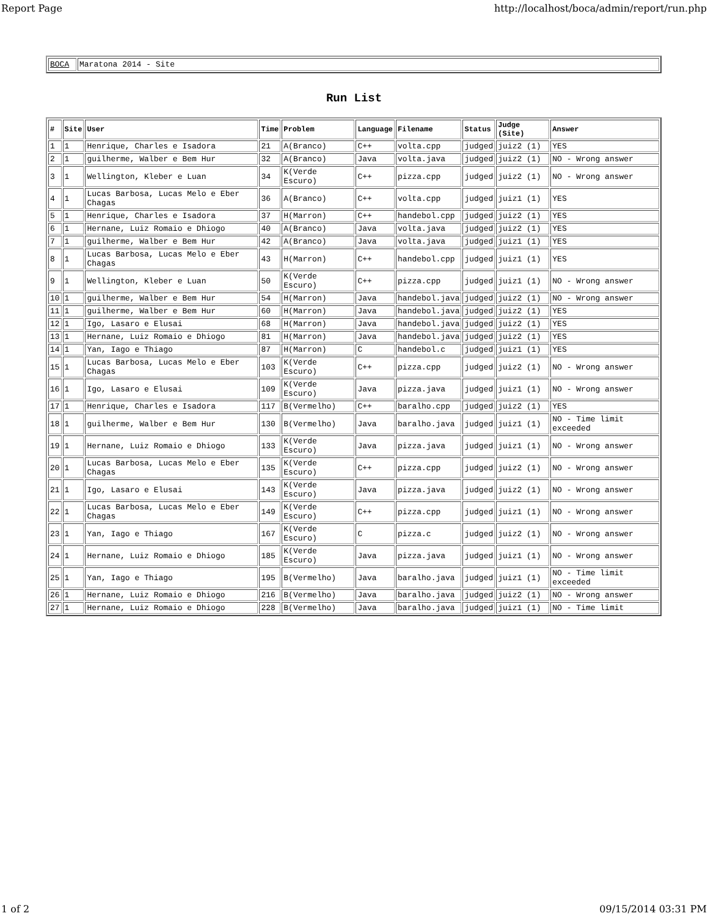Report Page http://localhost/boca/admin/report/run.php
| BOCA | Maratona 2014 - Site |
Run List
| # | Site | User | Time | Problem | Language | Filename | Status | Judge (Site) | Answer |
| --- | --- | --- | --- | --- | --- | --- | --- | --- | --- |
| 1 | 1 | Henrique, Charles e Isadora | 21 | A(Branco) | C++ | volta.cpp | judged | juiz2 (1) | YES |
| 2 | 1 | guilherme, Walber e Bem Hur | 32 | A(Branco) | Java | volta.java | judged | juiz2 (1) | NO - Wrong answer |
| 3 | 1 | Wellington, Kleber e Luan | 34 | K(Verde Escuro) | C++ | pizza.cpp | judged | juiz2 (1) | NO - Wrong answer |
| 4 | 1 | Lucas Barbosa, Lucas Melo e Eber Chagas | 36 | A(Branco) | C++ | volta.cpp | judged | juiz1 (1) | YES |
| 5 | 1 | Henrique, Charles e Isadora | 37 | H(Marron) | C++ | handebol.cpp | judged | juiz2 (1) | YES |
| 6 | 1 | Hernane, Luiz Romaio e Dhiogo | 40 | A(Branco) | Java | volta.java | judged | juiz2 (1) | YES |
| 7 | 1 | guilherme, Walber e Bem Hur | 42 | A(Branco) | Java | volta.java | judged | juiz1 (1) | YES |
| 8 | 1 | Lucas Barbosa, Lucas Melo e Eber Chagas | 43 | H(Marron) | C++ | handebol.cpp | judged | juiz1 (1) | YES |
| 9 | 1 | Wellington, Kleber e Luan | 50 | K(Verde Escuro) | C++ | pizza.cpp | judged | juiz1 (1) | NO - Wrong answer |
| 10 | 1 | guilherme, Walber e Bem Hur | 54 | H(Marron) | Java | handebol.java | judged | juiz2 (1) | NO - Wrong answer |
| 11 | 1 | guilherme, Walber e Bem Hur | 60 | H(Marron) | Java | handebol.java | judged | juiz2 (1) | YES |
| 12 | 1 | Igo, Lasaro e Elusai | 68 | H(Marron) | Java | handebol.java | judged | juiz2 (1) | YES |
| 13 | 1 | Hernane, Luiz Romaio e Dhiogo | 81 | H(Marron) | Java | handebol.java | judged | juiz2 (1) | YES |
| 14 | 1 | Yan, Iago e Thiago | 87 | H(Marron) | C | handebol.c | judged | juiz1 (1) | YES |
| 15 | 1 | Lucas Barbosa, Lucas Melo e Eber Chagas | 103 | K(Verde Escuro) | C++ | pizza.cpp | judged | juiz2 (1) | NO - Wrong answer |
| 16 | 1 | Igo, Lasaro e Elusai | 109 | K(Verde Escuro) | Java | pizza.java | judged | juiz1 (1) | NO - Wrong answer |
| 17 | 1 | Henrique, Charles e Isadora | 117 | B(Vermelho) | C++ | baralho.cpp | judged | juiz2 (1) | YES |
| 18 | 1 | guilherme, Walber e Bem Hur | 130 | B(Vermelho) | Java | baralho.java | judged | juiz1 (1) | NO - Time limit exceeded |
| 19 | 1 | Hernane, Luiz Romaio e Dhiogo | 133 | K(Verde Escuro) | Java | pizza.java | judged | juiz1 (1) | NO - Wrong answer |
| 20 | 1 | Lucas Barbosa, Lucas Melo e Eber Chagas | 135 | K(Verde Escuro) | C++ | pizza.cpp | judged | juiz2 (1) | NO - Wrong answer |
| 21 | 1 | Igo, Lasaro e Elusai | 143 | K(Verde Escuro) | Java | pizza.java | judged | juiz2 (1) | NO - Wrong answer |
| 22 | 1 | Lucas Barbosa, Lucas Melo e Eber Chagas | 149 | K(Verde Escuro) | C++ | pizza.cpp | judged | juiz1 (1) | NO - Wrong answer |
| 23 | 1 | Yan, Iago e Thiago | 167 | K(Verde Escuro) | C | pizza.c | judged | juiz2 (1) | NO - Wrong answer |
| 24 | 1 | Hernane, Luiz Romaio e Dhiogo | 185 | K(Verde Escuro) | Java | pizza.java | judged | juiz1 (1) | NO - Wrong answer |
| 25 | 1 | Yan, Iago e Thiago | 195 | B(Vermelho) | Java | baralho.java | judged | juiz1 (1) | NO - Time limit exceeded |
| 26 | 1 | Hernane, Luiz Romaio e Dhiogo | 216 | B(Vermelho) | Java | baralho.java | judged | juiz2 (1) | NO - Wrong answer |
| 27 | 1 | Hernane, Luiz Romaio e Dhiogo | 228 | B(Vermelho) | Java | baralho.java | judged | juiz1 (1) | NO - Time limit |
1 of 2 09/15/2014 03:31 PM